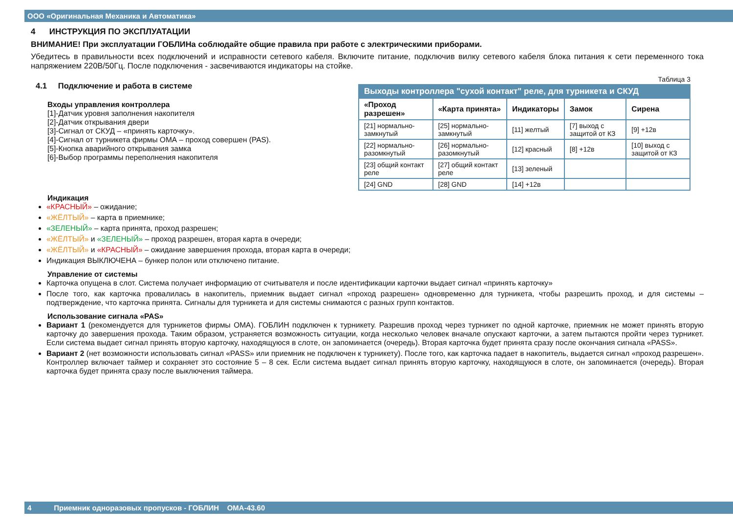ООО «Оригинальная Механика и Автоматика»
4 ИНСТРУКЦИЯ ПО ЭКСПЛУАТАЦИИ
ВНИМАНИЕ! При эксплуатации ГОБЛИНа соблюдайте общие правила при работе с электрическими приборами.
Убедитесь в правильности всех подключений и исправности сетевого кабеля. Включите питание, подключив вилку сетевого кабеля блока питания к сети переменного тока напряжением 220В/50Гц. После подключения - засвечиваются индикаторы на стойке.
4.1 Подключение и работа в системе
Входы управления контроллера
[1]-Датчик уровня заполнения накопителя
[2]-Датчик открывания двери
[3]-Сигнал от СКУД – «принять карточку».
[4]-Сигнал от турникета фирмы ОМА – проход совершен (PAS).
[5]-Кнопка аварийного открывания замка
[6]-Выбор программы переполнения накопителя
Таблица 3
| Выходы контроллера "сухой контакт" реле, для турникета и СКУД | | | | |
| «Проход разрешен» | «Карта принята» | Индикаторы | Замок | Сирена |
| [21] нормально-замкнутый | [25] нормально-замкнутый | [11] желтый | [7] выход с защитой от КЗ | [9] +12в |
| [22] нормально-разомкнутый | [26] нормально-разомкнутый | [12] красный | [8] +12в | [10] выход с защитой от КЗ |
| [23] общий контакт реле | [27] общий контакт реле | [13] зеленый | | |
| [24] GND | [28] GND | [14] +12в | | |
Индикация
«КРАСНЫЙ» – ожидание;
«ЖЁЛТЫЙ» – карта в приемнике;
«ЗЕЛЕНЫЙ» – карта принята, проход разрешен;
«ЖЁЛТЫЙ» и «ЗЕЛЕНЫЙ» – проход разрешен, вторая карта в очереди;
«ЖЁЛТЫЙ» и «КРАСНЫЙ» – ожидание завершения прохода, вторая карта в очереди;
Индикация ВЫКЛЮЧЕНА – бункер полон или отключено питание.
Управление от системы
Карточка опущена в слот. Система получает информацию от считывателя и после идентификации карточки выдает сигнал «принять карточку»
После того, как карточка провалилась в накопитель, приемник выдает сигнал «проход разрешен» одновременно для турникета, чтобы разрешить проход, и для системы – подтверждение, что карточка принята. Сигналы для турникета и для системы снимаются с разных групп контактов.
Использование сигнала «PAS»
Вариант 1 (рекомендуется для турникетов фирмы ОМА). ГОБЛИН подключен к турникету. Разрешив проход через турникет по одной карточке, приемник не может принять вторую карточку до завершения прохода. Таким образом, устраняется возможность ситуации, когда несколько человек вначале опускают карточки, а затем пытаются пройти через турникет. Если система выдает сигнал принять вторую карточку, находящуюся в слоте, он запоминается (очередь). Вторая карточка будет принята сразу после окончания сигнала «PASS».
Вариант 2 (нет возможности использовать сигнал «PASS» или приемник не подключен к турникету). После того, как карточка падает в накопитель, выдается сигнал «проход разрешен». Контроллер включает таймер и сохраняет это состояние 5 – 8 сек. Если система выдает сигнал принять вторую карточку, находящуюся в слоте, он запоминается (очередь). Вторая карточка будет принята сразу после выключения таймера.
4 Приемник одноразовых пропусков - ГОБЛИН ОМА-43.60